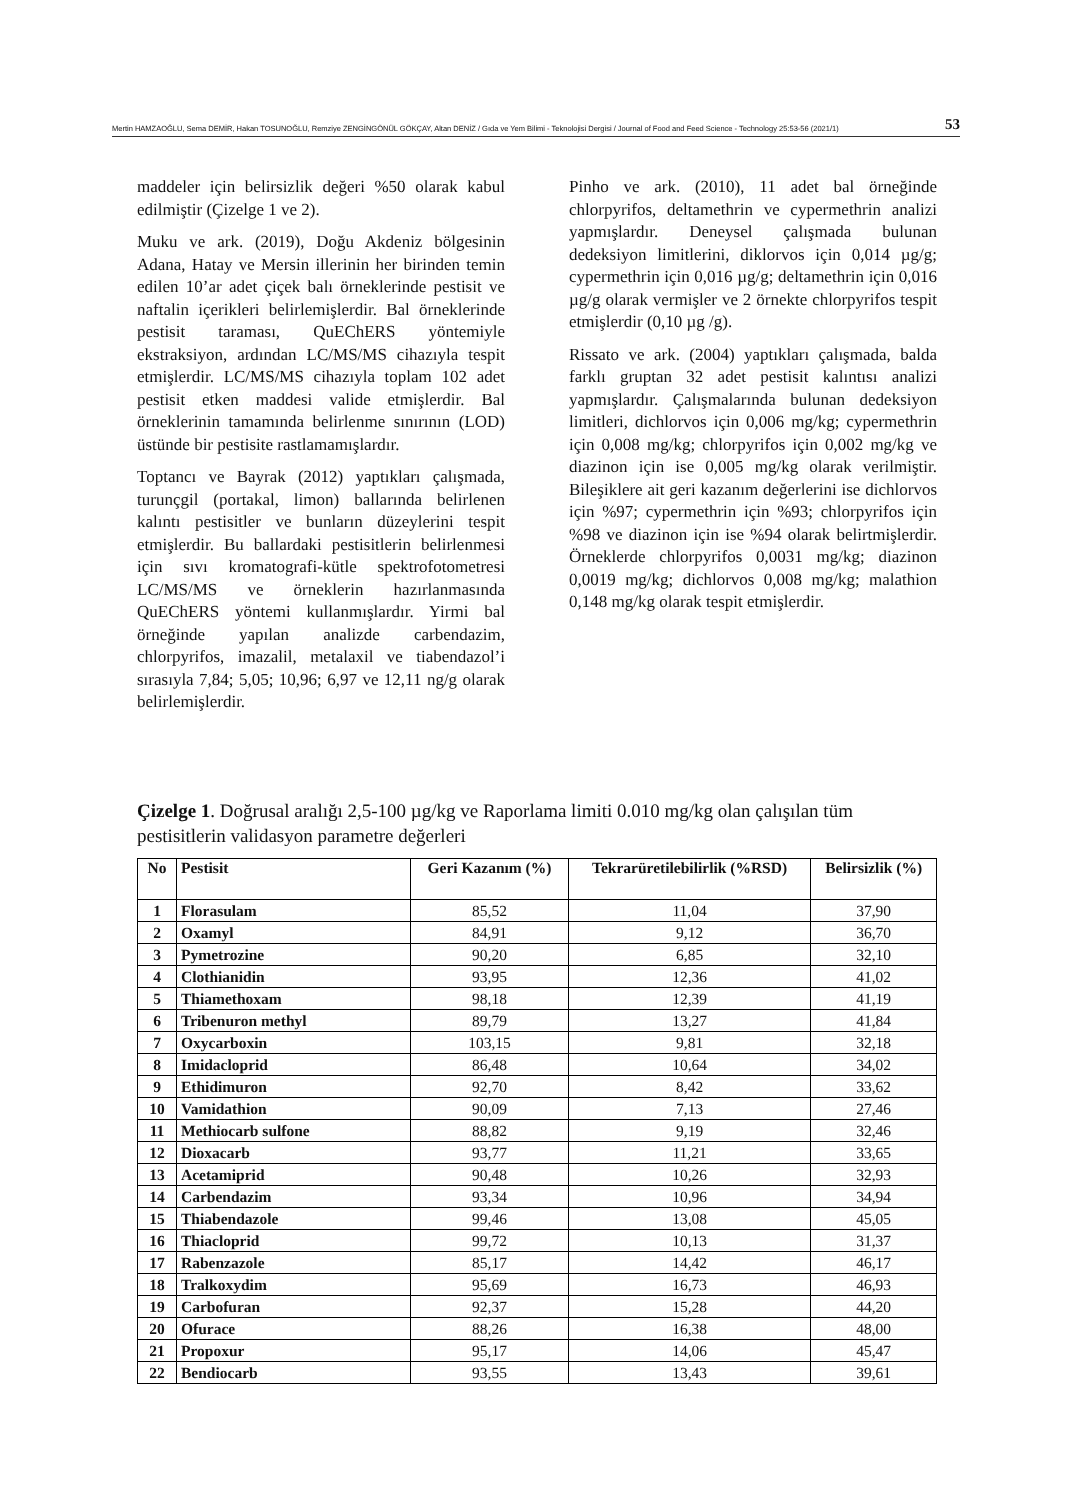Mertin HAMZAOĞLU, Sema DEMİR, Hakan TOSUNOĞLU, Remziye ZENGİNGÖNÜL GÖKÇAY, Altan DENİZ / Gıda ve Yem Bilimi - Teknolojisi Dergisi / Journal of Food and Feed Science - Technology 25:53-56 (2021/1) 53
maddeler için belirsizlik değeri %50 olarak kabul edilmiştir (Çizelge 1 ve 2).
Muku ve ark. (2019), Doğu Akdeniz bölgesinin Adana, Hatay ve Mersin illerinin her birinden temin edilen 10’ar adet çiçek balı örneklerinde pestisit ve naftalin içerikleri belirlemişlerdir. Bal örneklerinde pestisit taraması, QuEChERS yöntemiyle ekstraksiyon, ardından LC/MS/MS cihazıyla tespit etmişlerdir. LC/MS/MS cihazıyla toplam 102 adet pestisit etken maddesi valide etmişlerdir. Bal örneklerinin tamamında belirlenme sınırının (LOD) üstünde bir pestisite rastlamamışlardır.
Toptancı ve Bayrak (2012) yaptıkları çalışmada, turunçgil (portakal, limon) ballarında belirlenen kalıntı pestisitler ve bunların düzeylerini tespit etmişlerdir. Bu ballardaki pestisitlerin belirlenmesi için sıvı kromatografi-kütle spektrofotometresi LC/MS/MS ve örneklerin hazırlanmasında QuEChERS yöntemi kullanmışlardır. Yirmi bal örneğinde yapılan analizde carbendazim, chlorpyrifos, imazalil, metalaxil ve tiabendazol’i sırasıyla 7,84; 5,05; 10,96; 6,97 ve 12,11 ng/g olarak belirlemişlerdir.
Pinho ve ark. (2010), 11 adet bal örneğinde chlorpyrifos, deltamethrin ve cypermethrin analizi yapmışlardır. Deneysel çalışmada bulunan dedeksiyon limitlerini, diklorvos için 0,014 µg/g; cypermethrin için 0,016 µg/g; deltamethrin için 0,016 µg/g olarak vermişler ve 2 örnekte chlorpyrifos tespit etmişlerdir (0,10 µg /g).
Rissato ve ark. (2004) yaptıkları çalışmada, balda farklı gruptan 32 adet pestisit kalıntısı analizi yapmışlardır. Çalışmalarında bulunan dedeksiyon limitleri, dichlorvos için 0,006 mg/kg; cypermethrin için 0,008 mg/kg; chlorpyrifos için 0,002 mg/kg ve diazinon için ise 0,005 mg/kg olarak verilmiştir. Bileşiklere ait geri kazanım değerlerini ise dichlorvos için %97; cypermethrin için %93; chlorpyrifos için %98 ve diazinon için ise %94 olarak belirtmişlerdir. Örneklerde chlorpyrifos 0,0031 mg/kg; diazinon 0,0019 mg/kg; dichlorvos 0,008 mg/kg; malathion 0,148 mg/kg olarak tespit etmişlerdir.
Çizelge 1. Doğrusal aralığı 2,5-100 µg/kg ve Raporlama limiti 0.010 mg/kg olan çalışılan tüm pestisitlerin validasyon parametre değerleri
| No | Pestisit | Geri Kazanım (%) | Tekrarüretilebilirlik (%RSD) | Belirsizlik (%) |
| --- | --- | --- | --- | --- |
| 1 | Florasulam | 85,52 | 11,04 | 37,90 |
| 2 | Oxamyl | 84,91 | 9,12 | 36,70 |
| 3 | Pymetrozine | 90,20 | 6,85 | 32,10 |
| 4 | Clothianidin | 93,95 | 12,36 | 41,02 |
| 5 | Thiamethoxam | 98,18 | 12,39 | 41,19 |
| 6 | Tribenuron methyl | 89,79 | 13,27 | 41,84 |
| 7 | Oxycarboxin | 103,15 | 9,81 | 32,18 |
| 8 | Imidacloprid | 86,48 | 10,64 | 34,02 |
| 9 | Ethidimuron | 92,70 | 8,42 | 33,62 |
| 10 | Vamidathion | 90,09 | 7,13 | 27,46 |
| 11 | Methiocarb sulfone | 88,82 | 9,19 | 32,46 |
| 12 | Dioxacarb | 93,77 | 11,21 | 33,65 |
| 13 | Acetamiprid | 90,48 | 10,26 | 32,93 |
| 14 | Carbendazim | 93,34 | 10,96 | 34,94 |
| 15 | Thiabendazole | 99,46 | 13,08 | 45,05 |
| 16 | Thiacloprid | 99,72 | 10,13 | 31,37 |
| 17 | Rabenzazole | 85,17 | 14,42 | 46,17 |
| 18 | Tralkoxydim | 95,69 | 16,73 | 46,93 |
| 19 | Carbofuran | 92,37 | 15,28 | 44,20 |
| 20 | Ofurace | 88,26 | 16,38 | 48,00 |
| 21 | Propoxur | 95,17 | 14,06 | 45,47 |
| 22 | Bendiocarb | 93,55 | 13,43 | 39,61 |